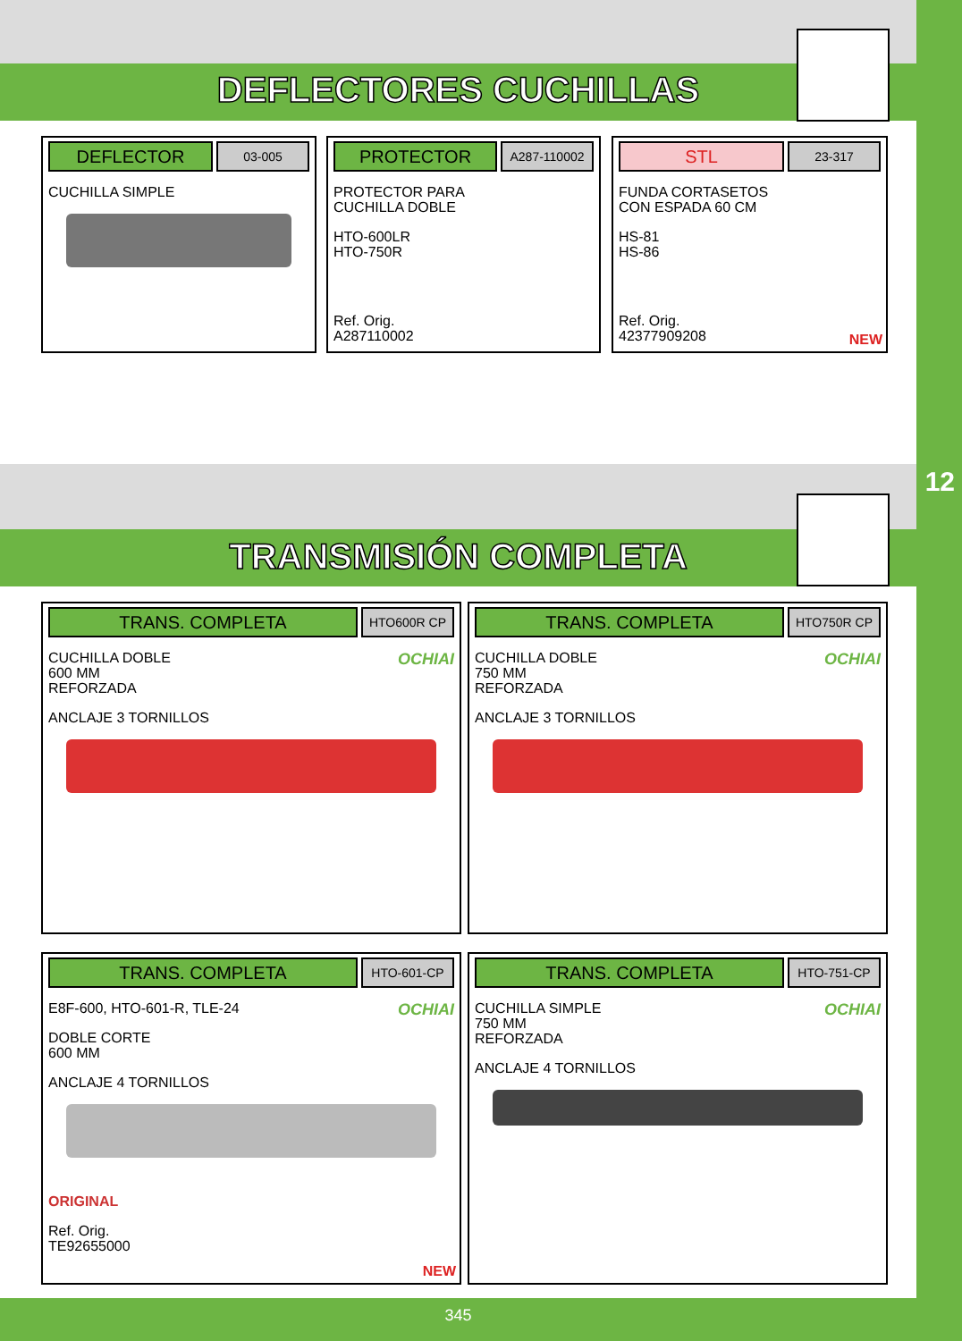12
DEFLECTORES CUCHILLAS
DEFLECTOR
03-005
CUCHILLA SIMPLE
PROTECTOR
A287-110002
PROTECTOR PARA
CUCHILLA DOBLE
HTO-600LR
HTO-750R
Ref. Orig.
A287110002
STL
23-317
FUNDA CORTASETOS
CON ESPADA 60 CM
HS-81
HS-86
Ref. Orig.
42377909208
NEW
TRANSMISIÓN COMPLETA
TRANS. COMPLETA
HTO600R CP
OCHIAI
CUCHILLA DOBLE
600 MM
REFORZADA
ANCLAJE 3 TORNILLOS
TRANS. COMPLETA
HTO750R CP
OCHIAI
CUCHILLA DOBLE
750 MM
REFORZADA
ANCLAJE 3 TORNILLOS
TRANS. COMPLETA
HTO-601-CP
OCHIAI
E8F-600, HTO-601-R, TLE-24
DOBLE CORTE
600 MM
ANCLAJE 4 TORNILLOS
ORIGINAL
Ref. Orig.
TE92655000
NEW
TRANS. COMPLETA
HTO-751-CP
OCHIAI
CUCHILLA SIMPLE
750 MM
REFORZADA
ANCLAJE 4 TORNILLOS
345